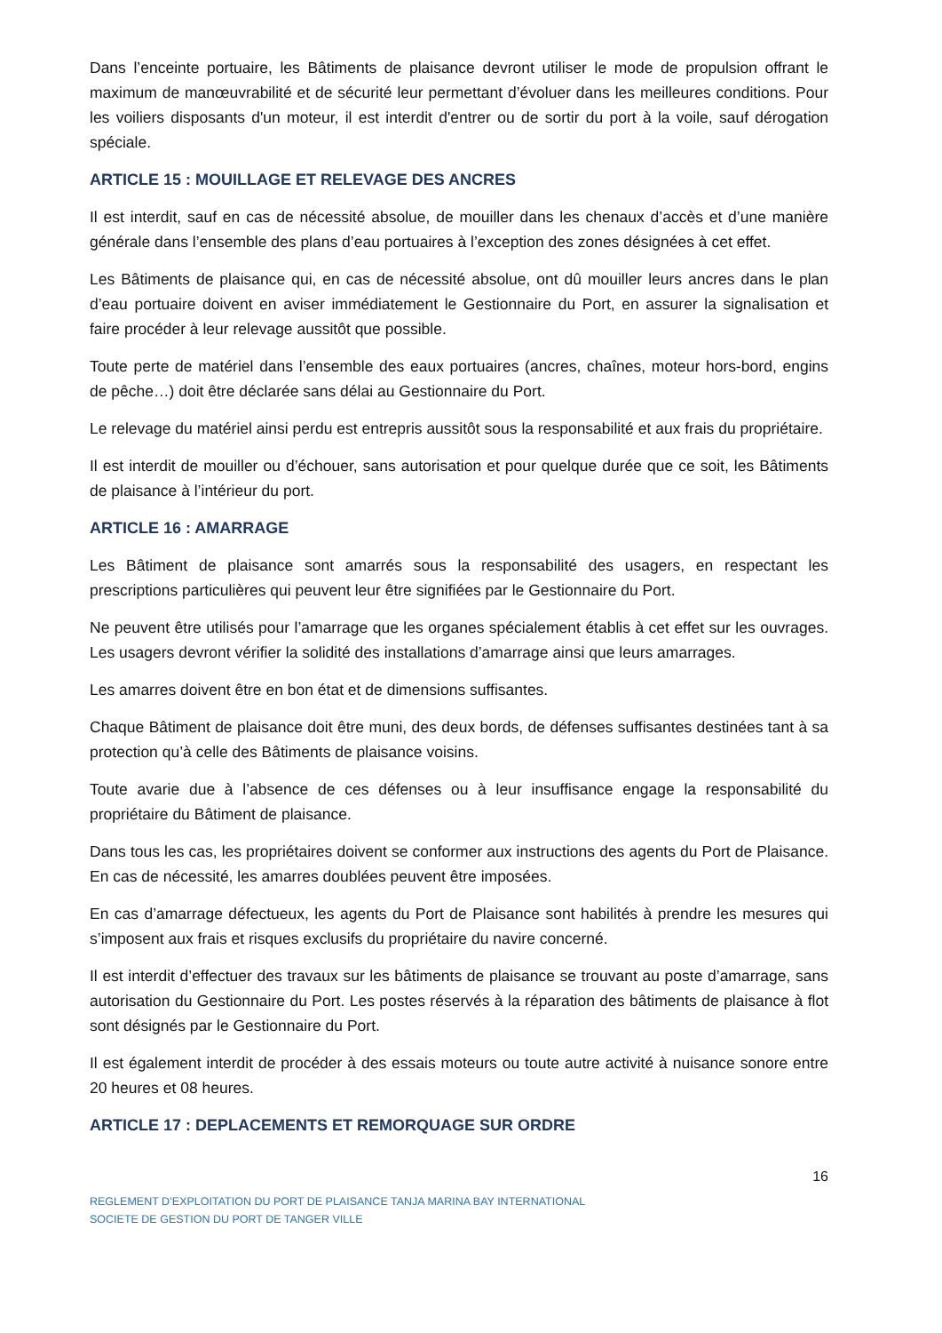Dans l’enceinte portuaire, les Bâtiments de plaisance devront utiliser le mode de propulsion offrant le maximum de manœuvrabilité et de sécurité leur permettant d’évoluer dans les meilleures conditions. Pour les voiliers disposants d'un moteur, il est interdit d'entrer ou de sortir du port à la voile, sauf dérogation spéciale.
ARTICLE 15 : MOUILLAGE ET RELEVAGE DES ANCRES
Il est interdit, sauf en cas de nécessité absolue, de mouiller dans les chenaux d’accès et d’une manière générale dans l’ensemble des plans d’eau portuaires à l’exception des zones désignées à cet effet.
Les Bâtiments de plaisance qui, en cas de nécessité absolue, ont dû mouiller leurs ancres dans le plan d’eau portuaire doivent en aviser immédiatement le Gestionnaire du Port, en assurer la signalisation et faire procéder à leur relevage aussitôt que possible.
Toute perte de matériel dans l’ensemble des eaux portuaires (ancres, chaînes, moteur hors-bord, engins de pêche…) doit être déclarée sans délai au Gestionnaire du Port.
Le relevage du matériel ainsi perdu est entrepris aussitôt sous la responsabilité et aux frais du propriétaire.
Il est interdit de mouiller ou d’échouer, sans autorisation et pour quelque durée que ce soit, les Bâtiments de plaisance à l’intérieur du port.
ARTICLE 16 : AMARRAGE
Les Bâtiment de plaisance sont amarrés sous la responsabilité des usagers, en respectant les prescriptions particulières qui peuvent leur être signifiées par le Gestionnaire du Port.
Ne peuvent être utilisés pour l’amarrage que les organes spécialement établis à cet effet sur les ouvrages. Les usagers devront vérifier la solidité des installations d’amarrage ainsi que leurs amarrages.
Les amarres doivent être en bon état et de dimensions suffisantes.
Chaque Bâtiment de plaisance doit être muni, des deux bords, de défenses suffisantes destinées tant à sa protection qu’à celle des Bâtiments de plaisance voisins.
Toute avarie due à l’absence de ces défenses ou à leur insuffisance engage la responsabilité du propriétaire du Bâtiment de plaisance.
Dans tous les cas, les propriétaires doivent se conformer aux instructions des agents du Port de Plaisance. En cas de nécessité, les amarres doublées peuvent être imposées.
En cas d’amarrage défectueux, les agents du Port de Plaisance sont habilités à prendre les mesures qui s’imposent aux frais et risques exclusifs du propriétaire du navire concerné.
Il est interdit d’effectuer des travaux sur les bâtiments de plaisance se trouvant au poste d’amarrage, sans autorisation du Gestionnaire du Port. Les postes réservés à la réparation des bâtiments de plaisance à flot sont désignés par le Gestionnaire du Port.
Il est également interdit de procéder à des essais moteurs ou toute autre activité à nuisance sonore entre 20 heures et 08 heures.
ARTICLE 17 : DEPLACEMENTS ET REMORQUAGE SUR ORDRE
16
REGLEMENT D’EXPLOITATION DU PORT DE PLAISANCE TANJA MARINA BAY INTERNATIONAL
SOCIETE DE GESTION DU PORT DE TANGER VILLE